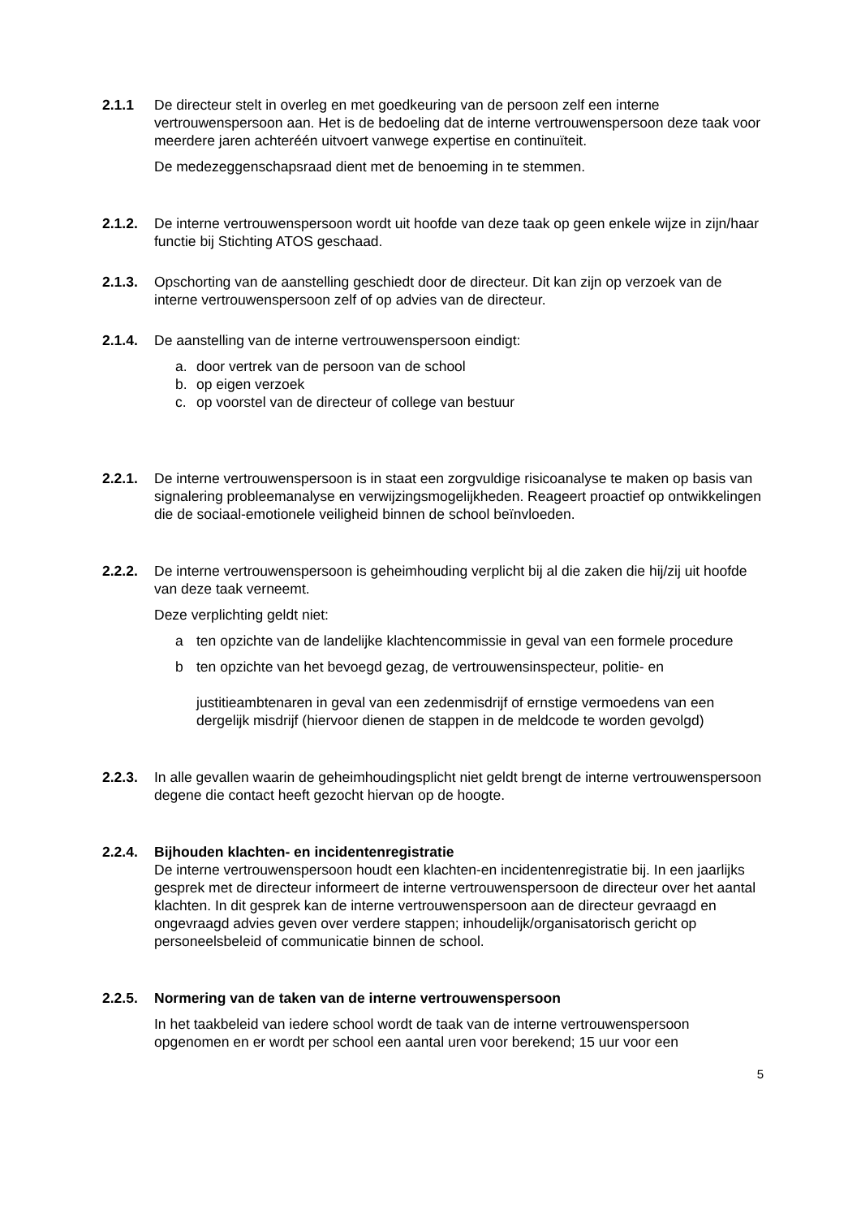2.1.1 De directeur stelt in overleg en met goedkeuring van de persoon zelf een interne vertrouwenspersoon aan. Het is de bedoeling dat de interne vertrouwenspersoon deze taak voor meerdere jaren achteréén uitvoert vanwege expertise en continuïteit.
De medezeggenschapsraad dient met de benoeming in te stemmen.
2.1.2. De interne vertrouwenspersoon wordt uit hoofde van deze taak op geen enkele wijze in zijn/haar functie bij Stichting ATOS geschaad.
2.1.3. Opschorting van de aanstelling geschiedt door de directeur. Dit kan zijn op verzoek van de interne vertrouwenspersoon zelf of op advies van de directeur.
2.1.4. De aanstelling van de interne vertrouwenspersoon eindigt:
a. door vertrek van de persoon van de school
b. op eigen verzoek
c. op voorstel van de directeur of college van bestuur
2.2.1. De interne vertrouwenspersoon is in staat een zorgvuldige risicoanalyse te maken op basis van signalering probleemanalyse en verwijzingsmogelijkheden. Reageert proactief op ontwikkelingen die de sociaal-emotionele veiligheid binnen de school beïnvloeden.
2.2.2. De interne vertrouwenspersoon is geheimhouding verplicht bij al die zaken die hij/zij uit hoofde van deze taak verneemt.
Deze verplichting geldt niet:
a ten opzichte van de landelijke klachtencommissie in geval van een formele procedure
b ten opzichte van het bevoegd gezag, de vertrouwensinspecteur, politie- en
justitieambtenaren in geval van een zedenmisdrijf of ernstige vermoedens van een dergelijk misdrijf (hiervoor dienen de stappen in de meldcode te worden gevolgd)
2.2.3. In alle gevallen waarin de geheimhoudingsplicht niet geldt brengt de interne vertrouwenspersoon degene die contact heeft gezocht hiervan op de hoogte.
2.2.4. Bijhouden klachten- en incidentenregistratie
De interne vertrouwenspersoon houdt een klachten-en incidentenregistratie bij. In een jaarlijks gesprek met de directeur informeert de interne vertrouwenspersoon de directeur over het aantal klachten. In dit gesprek kan de interne vertrouwenspersoon aan de directeur gevraagd en ongevraagd advies geven over verdere stappen; inhoudelijk/organisatorisch gericht op personeelsbeleid of communicatie binnen de school.
2.2.5. Normering van de taken van de interne vertrouwenspersoon
In het taakbeleid van iedere school wordt de taak van de interne vertrouwenspersoon opgenomen en er wordt per school een aantal uren voor berekend; 15 uur voor een
5